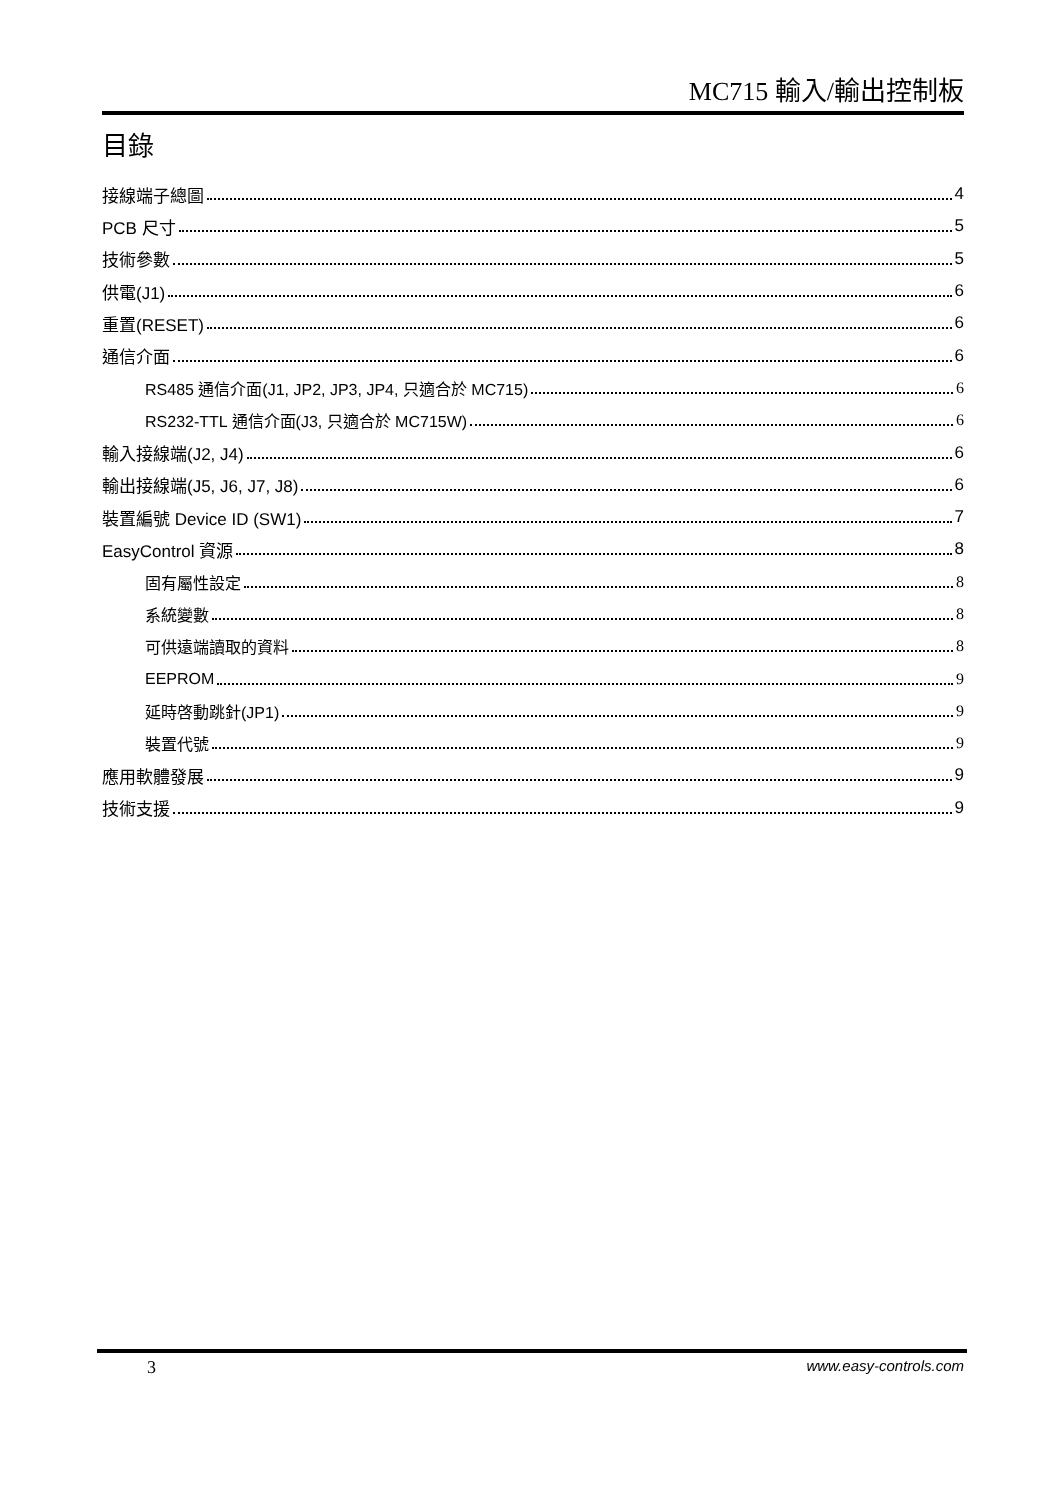MC715 輸入/輸出控制板
目錄
接線端子總圖 4
PCB 尺寸 5
技術參數 5
供電(J1) 6
重置(RESET) 6
通信介面 6
RS485 通信介面(J1, JP2, JP3, JP4, 只適合於 MC715) 6
RS232-TTL 通信介面(J3, 只適合於 MC715W) 6
輸入接線端(J2, J4) 6
輸出接線端(J5, J6, J7, J8) 6
裝置編號 Device ID (SW1) 7
EasyControl 資源 8
固有屬性設定 8
系統變數 8
可供遠端讀取的資料 8
EEPROM 9
延時啓動跳針(JP1) 9
裝置代號 9
應用軟體發展 9
技術支援 9
3 www.easy-controls.com